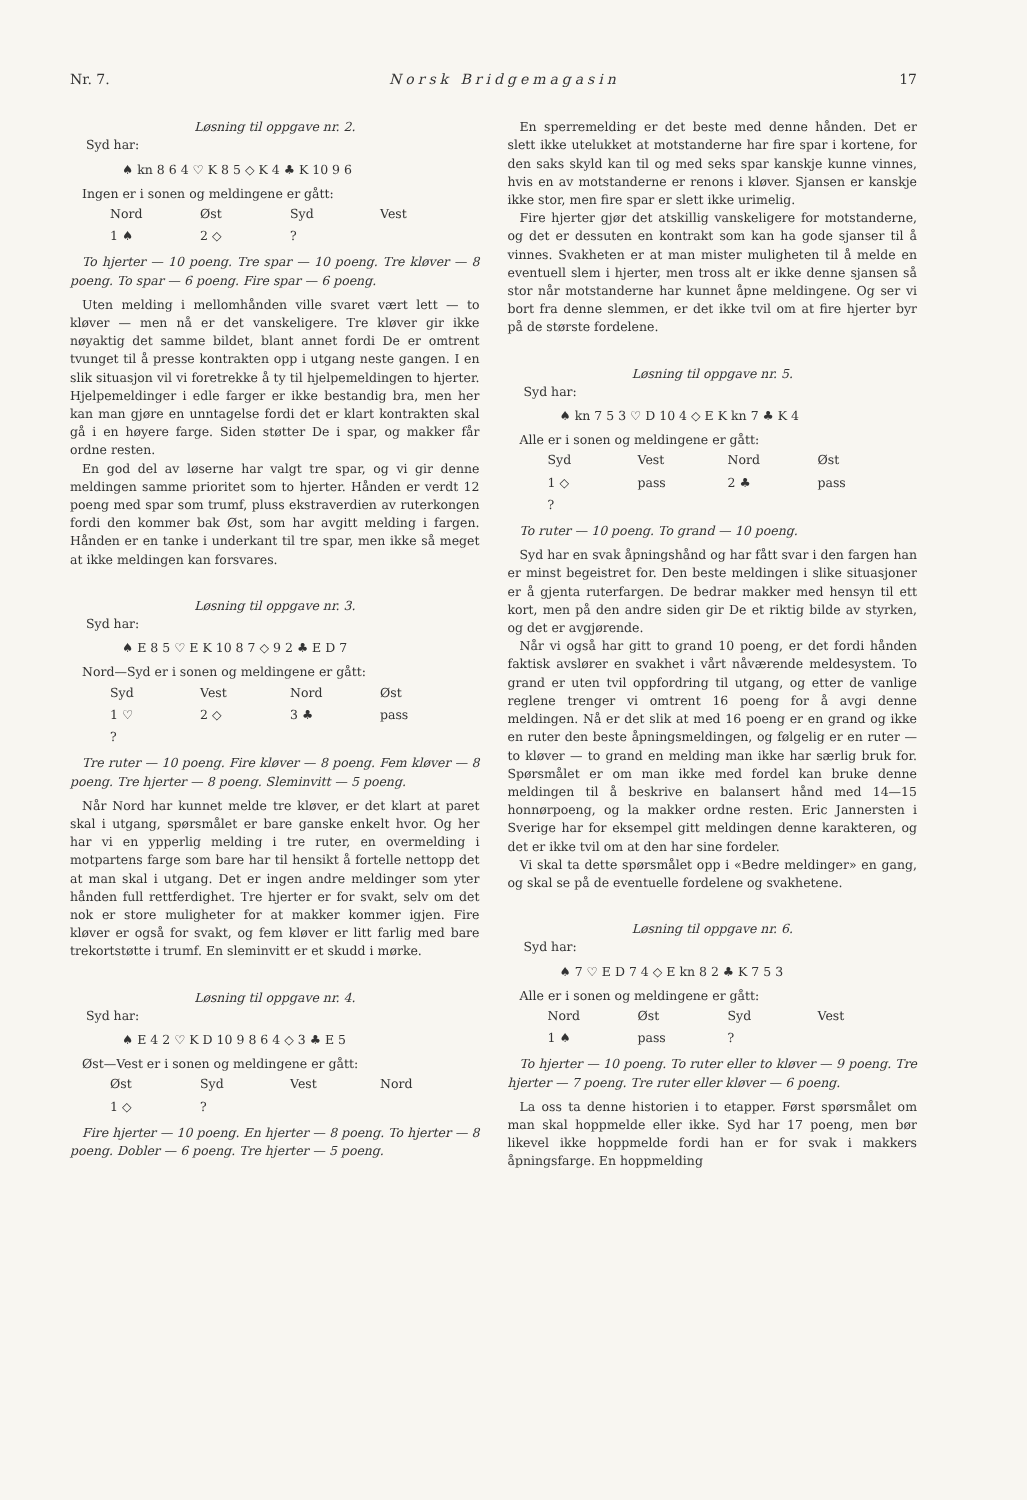Nr. 7. Norsk Bridgemagasin 17
Løsning til oppgave nr. 2.
Syd har:
♠ kn 8 6 4 ♡ K 8 5 ◇ K 4 ♣ K 10 9 6
Ingen er i sonen og meldingene er gått:
| Nord | Øst | Syd | Vest |
| 1 ♠ | 2 ◇ | ? | |
To hjerter — 10 poeng. Tre spar — 10 poeng. Tre kløver — 8 poeng. To spar — 6 poeng. Fire spar — 6 poeng.
Uten melding i mellomhånden ville svaret vært lett — to kløver — men nå er det vanskeligere. Tre kløver gir ikke nøyaktig det samme bildet, blant annet fordi De er omtrent tvunget til å presse kontrakten opp i utgang neste gangen. I en slik situasjon vil vi foretrekke å ty til hjelpemeldingen to hjerter. Hjelpemeldinger i edle farger er ikke bestandig bra, men her kan man gjøre en unntagelse fordi det er klart kontrakten skal gå i en høyere farge. Siden støtter De i spar, og makker får ordne resten.
En god del av løserne har valgt tre spar, og vi gir denne meldingen samme prioritet som to hjerter. Hånden er verdt 12 poeng med spar som trumf, pluss ekstraverdien av ruterkongen fordi den kommer bak Øst, som har avgitt melding i fargen. Hånden er en tanke i underkant til tre spar, men ikke så meget at ikke meldingen kan forsvares.
Løsning til oppgave nr. 3.
Syd har:
♠ E 8 5 ♡ E K 10 8 7 ◇ 9 2 ♣ E D 7
Nord—Syd er i sonen og meldingene er gått:
| Syd | Vest | Nord | Øst |
| 1 ♡ | 2 ◇ | 3 ♣ | pass |
| ? | | | |
Tre ruter — 10 poeng. Fire kløver — 8 poeng. Fem kløver — 8 poeng. Tre hjerter — 8 poeng. Sleminvitt — 5 poeng.
Når Nord har kunnet melde tre kløver, er det klart at paret skal i utgang, spørsmålet er bare ganske enkelt hvor. Og her har vi en ypperlig melding i tre ruter, en overmelding i motpartens farge som bare har til hensikt å fortelle nettopp det at man skal i utgang. Det er ingen andre meldinger som yter hånden full rettferdighet. Tre hjerter er for svakt, selv om det nok er store muligheter for at makker kommer igjen. Fire kløver er også for svakt, og fem kløver er litt farlig med bare trekortstøtte i trumf. En sleminvitt er et skudd i mørke.
Løsning til oppgave nr. 4.
Syd har:
♠ E 4 2 ♡ K D 10 9 8 6 4 ◇ 3 ♣ E 5
Øst—Vest er i sonen og meldingene er gått:
| Øst | Syd | Vest | Nord |
| 1 ◇ | ? | | |
Fire hjerter — 10 poeng. En hjerter — 8 poeng. To hjerter — 8 poeng. Dobler — 6 poeng. Tre hjerter — 5 poeng.
En sperremelding er det beste med denne hånden. Det er slett ikke utelukket at motstanderne har fire spar i kortene, for den saks skyld kan til og med seks spar kanskje kunne vinnes, hvis en av motstanderne er renons i kløver. Sjansen er kanskje ikke stor, men fire spar er slett ikke urimelig.
Fire hjerter gjør det atskillig vanskeligere for motstanderne, og det er dessuten en kontrakt som kan ha gode sjanser til å vinnes. Svakheten er at man mister muligheten til å melde en eventuell slem i hjerter, men tross alt er ikke denne sjansen så stor når motstanderne har kunnet åpne meldingene. Og ser vi bort fra denne slemmen, er det ikke tvil om at fire hjerter byr på de største fordelene.
Løsning til oppgave nr. 5.
Syd har:
♠ kn 7 5 3 ♡ D 10 4 ◇ E K kn 7 ♣ K 4
Alle er i sonen og meldingene er gått:
| Syd | Vest | Nord | Øst |
| 1 ◇ | pass | 2 ♣ | pass |
| ? | | | |
To ruter — 10 poeng. To grand — 10 poeng.
Syd har en svak åpningshånd og har fått svar i den fargen han er minst begeistret for. Den beste meldingen i slike situasjoner er å gjenta ruterfargen. De bedrar makker med hensyn til ett kort, men på den andre siden gir De et riktig bilde av styrken, og det er avgjørende.
Når vi også har gitt to grand 10 poeng, er det fordi hånden faktisk avslører en svakhet i vårt nåværende meldesystem. To grand er uten tvil oppfordring til utgang, og etter de vanlige reglene trenger vi omtrent 16 poeng for å avgi denne meldingen. Nå er det slik at med 16 poeng er en grand og ikke en ruter den beste åpningsmeldingen, og følgelig er en ruter — to kløver — to grand en melding man ikke har særlig bruk for. Spørsmålet er om man ikke med fordel kan bruke denne meldingen til å beskrive en balansert hånd med 14—15 honnørpoeng, og la makker ordne resten. Eric Jannersten i Sverige har for eksempel gitt meldingen denne karakteren, og det er ikke tvil om at den har sine fordeler.
Vi skal ta dette spørsmålet opp i «Bedre meldinger» en gang, og skal se på de eventuelle fordelene og svakhetene.
Løsning til oppgave nr. 6.
Syd har:
♠ 7 ♡ E D 7 4 ◇ E kn 8 2 ♣ K 7 5 3
Alle er i sonen og meldingene er gått:
| Nord | Øst | Syd | Vest |
| 1 ♠ | pass | ? | |
To hjerter — 10 poeng. To ruter eller to kløver — 9 poeng. Tre hjerter — 7 poeng. Tre ruter eller kløver — 6 poeng.
La oss ta denne historien i to etapper. Først spørsmålet om man skal hoppmelde eller ikke. Syd har 17 poeng, men bør likevel ikke hoppmelde fordi han er for svak i makkers åpningsfarge. En hoppmelding